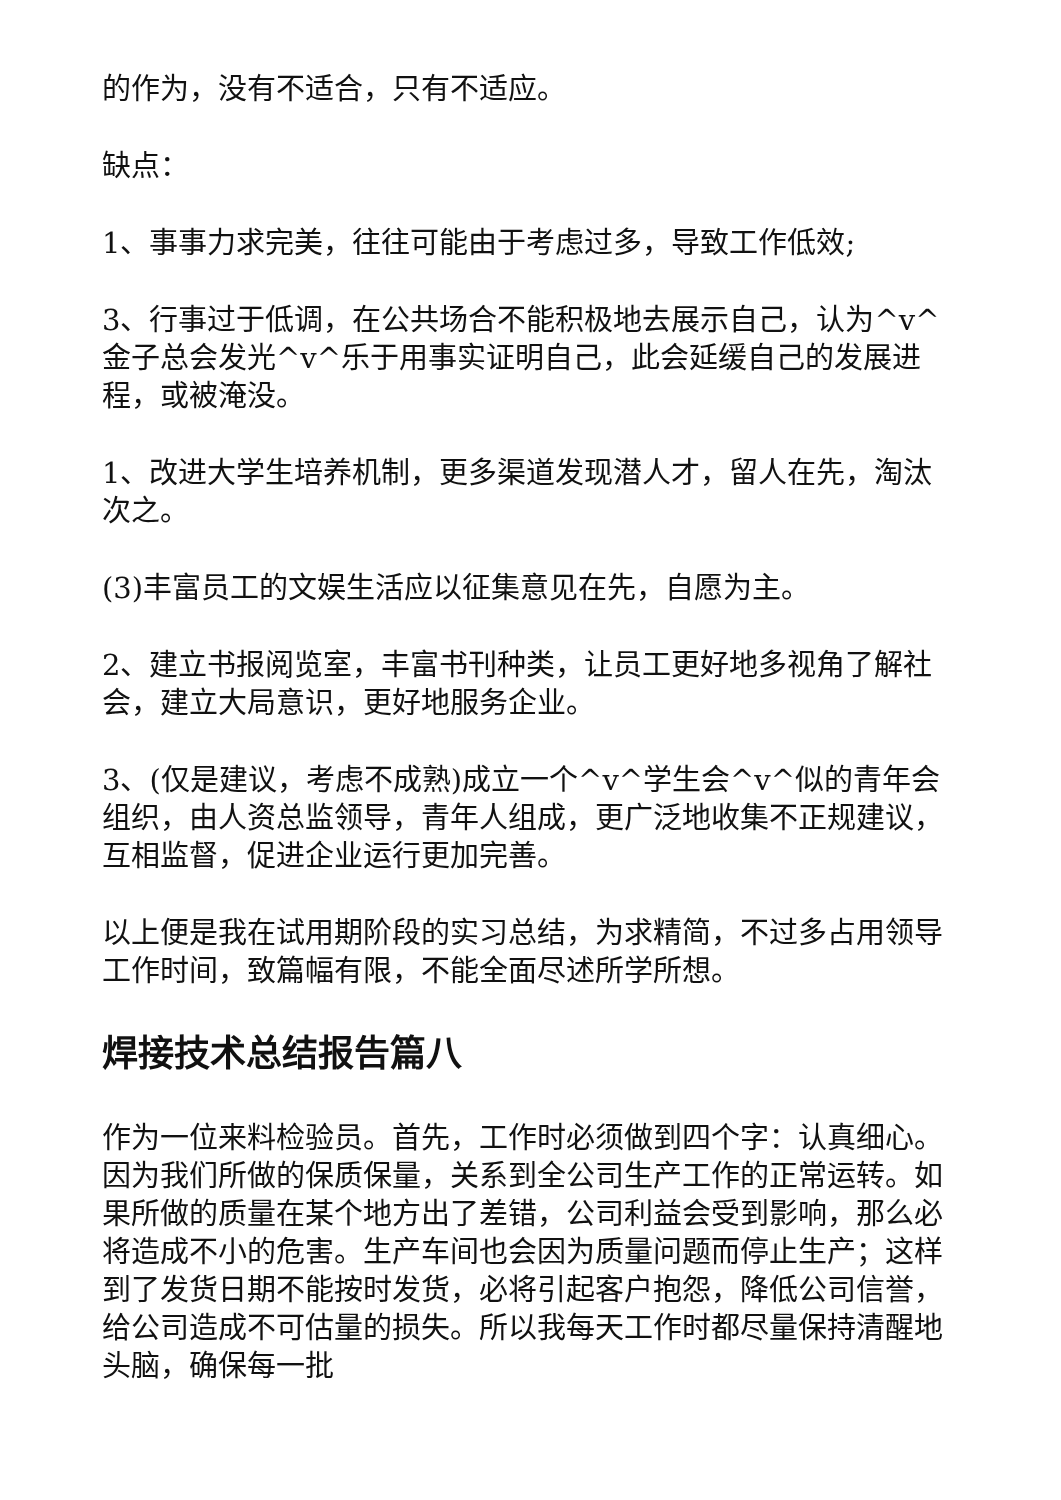的作为，没有不适合，只有不适应。
缺点：
1、事事力求完美，往往可能由于考虑过多，导致工作低效;
3、行事过于低调，在公共场合不能积极地去展示自己，认为^v^金子总会发光^v^乐于用事实证明自己，此会延缓自己的发展进程，或被淹没。
1、改进大学生培养机制，更多渠道发现潜人才，留人在先，淘汰次之。
(3)丰富员工的文娱生活应以征集意见在先，自愿为主。
2、建立书报阅览室，丰富书刊种类，让员工更好地多视角了解社会，建立大局意识，更好地服务企业。
3、(仅是建议，考虑不成熟)成立一个^v^学生会^v^似的青年会组织，由人资总监领导，青年人组成，更广泛地收集不正规建议，互相监督，促进企业运行更加完善。
以上便是我在试用期阶段的实习总结，为求精简，不过多占用领导工作时间，致篇幅有限，不能全面尽述所学所想。
焊接技术总结报告篇八
作为一位来料检验员。首先，工作时必须做到四个字：认真细心。因为我们所做的保质保量，关系到全公司生产工作的正常运转。如果所做的质量在某个地方出了差错，公司利益会受到影响，那么必将造成不小的危害。生产车间也会因为质量问题而停止生产；这样到了发货日期不能按时发货，必将引起客户抱怨，降低公司信誉，给公司造成不可估量的损失。所以我每天工作时都尽量保持清醒地头脑，确保每一批